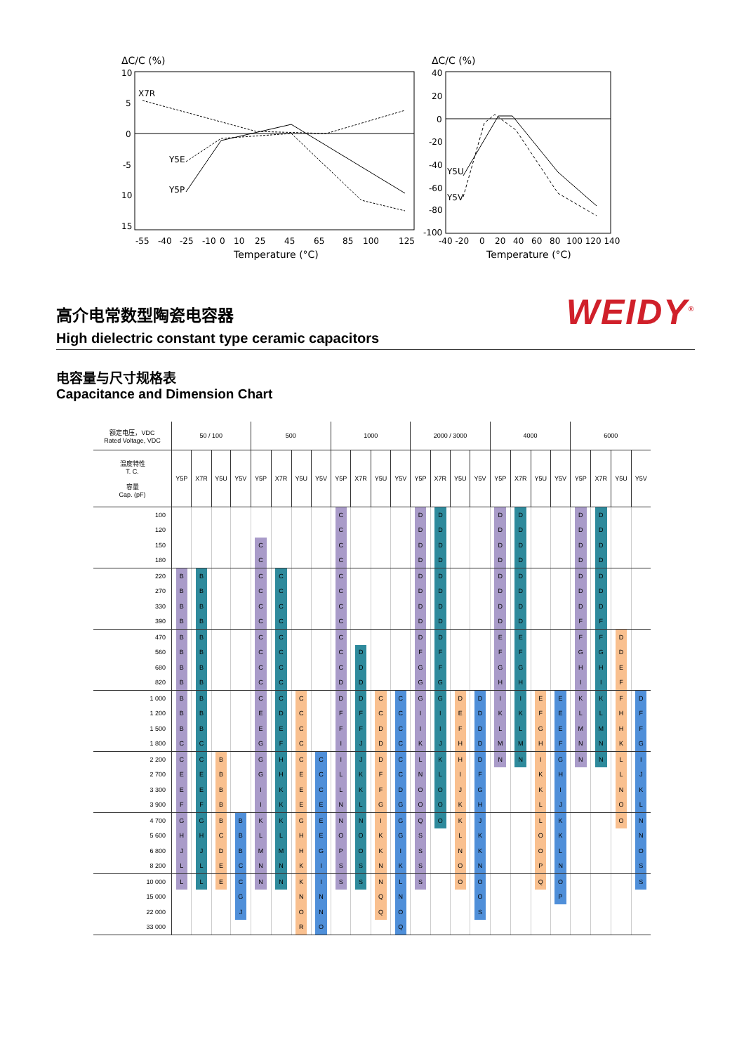ΔC/C (%)
10
5
0
-5
10
15
X7R
Y5E
Y5P
-55
-40
-25
-10
0
10
25
45
65
85
100
125
Temperature (°C)
ΔC/C (%)
40
20
0
-20
-40
-60
-80
-100
Y5U
Y5V
-40 -20
0
20
40
60
80
100 120 140
Temperature (°C)
高介电常数型陶瓷电容器
High dielectric constant type ceramic capacitors
WEIDY<sup>®</sup>
电容量与尺寸规格表
Capacitance and Dimension Chart
| 额定电压，VDC Rated Voltage, VDC | 50 / 100 | | | | 500 | | | | 1000 | | | | 2000 / 3000 | | | | 4000 | | | | 6000 | | | |
| --- | --- | --- | --- | --- | --- | --- | --- | --- | --- | --- | --- | --- | --- | --- | --- | --- | --- | --- | --- | --- | --- | --- | --- | --- |
| 温度特性 T. C. 容量 Cap. (pF) | Y5P | X7R | Y5U | Y5V | Y5P | X7R | Y5U | Y5V | Y5P | X7R | Y5U | Y5V | Y5P | X7R | Y5U | Y5V | Y5P | X7R | Y5U | Y5V | Y5P | X7R | Y5U | Y5V |
| 100 | | | | | | | | | C | | | | D | D | | | D | D | | | D | D | | |
| 120 | | | | | | | | | C | | | | D | D | | | D | D | | | D | D | | |
| 150 | | | | | C | | | | C | | | | D | D | | | D | D | | | D | D | | |
| 180 | | | | | C | | | | C | | | | D | D | | | D | D | | | D | D | | |
| 220 | B | B | | | C | C | | | C | | | | D | D | | | D | D | | | D | D | | |
| 270 | B | B | | | C | C | | | C | | | | D | D | | | D | D | | | D | D | | |
| 330 | B | B | | | C | C | | | C | | | | D | D | | | D | D | | | D | D | | |
| 390 | B | B | | | C | C | | | C | | | | D | D | | | D | D | | | F | F | | |
| 470 | B | B | | | C | C | | | C | | | | D | D | | | E | E | | | F | F | D | |
| 560 | B | B | | | C | C | | | C | D | | | F | F | | | F | F | | | G | G | D | |
| 680 | B | B | | | C | C | | | C | D | | | G | F | | | G | G | | | H | H | E | |
| 820 | B | B | | | C | C | | | D | D | | | G | G | | | H | H | | | I | I | F | |
| 1 000 | B | B | | | C | C | C | | D | D | C | C | G | G | D | D | I | I | E | E | K | K | F | D |
| 1 200 | B | B | | | E | D | C | | F | F | C | C | I | I | E | D | K | K | F | E | L | L | H | F |
| 1 500 | B | B | | | E | E | C | | F | F | D | C | I | I | F | D | L | L | G | E | M | M | H | F |
| 1 800 | C | C | | | G | F | C | | I | J | D | C | K | J | H | D | M | M | H | F | N | N | K | G |
| 2 200 | C | C | B | | G | H | C | C | I | J | D | C | L | K | H | D | N | N | I | G | N | N | L | I |
| 2 700 | E | E | B | | G | H | E | C | L | K | F | C | N | L | I | F | | | K | H | | | L | J |
| 3 300 | E | E | B | | I | K | E | C | L | K | F | D | O | O | J | G | | | K | I | | | N | K |
| 3 900 | F | F | B | | I | K | E | E | N | L | G | G | O | O | K | H | | | L | J | | | O | L |
| 4 700 | G | G | B | B | K | K | G | E | N | N | I | G | Q | O | K | J | | | L | K | | | O | N |
| 5 600 | H | H | C | B | L | L | H | E | O | O | K | G | S | | L | K | | | O | K | | | | N |
| 6 800 | J | J | D | B | M | M | H | G | P | O | K | I | S | | N | K | | | O | L | | | | O |
| 8 200 | L | L | E | C | N | N | K | I | S | S | N | K | S | | O | N | | | P | N | | | | S |
| 10 000 | L | L | E | C | N | N | K | I | S | S | N | L | S | | O | O | | | Q | O | | | | S |
| 15 000 | | | | G | | | N | N | | | Q | N | | | | O | | | | P | | | | |
| 22 000 | | | | J | | | O | N | | | Q | O | | | | S | | | | | | | | |
| 33 000 | | | | | | | R | O | | | | Q | | | | | | | | | | | | |